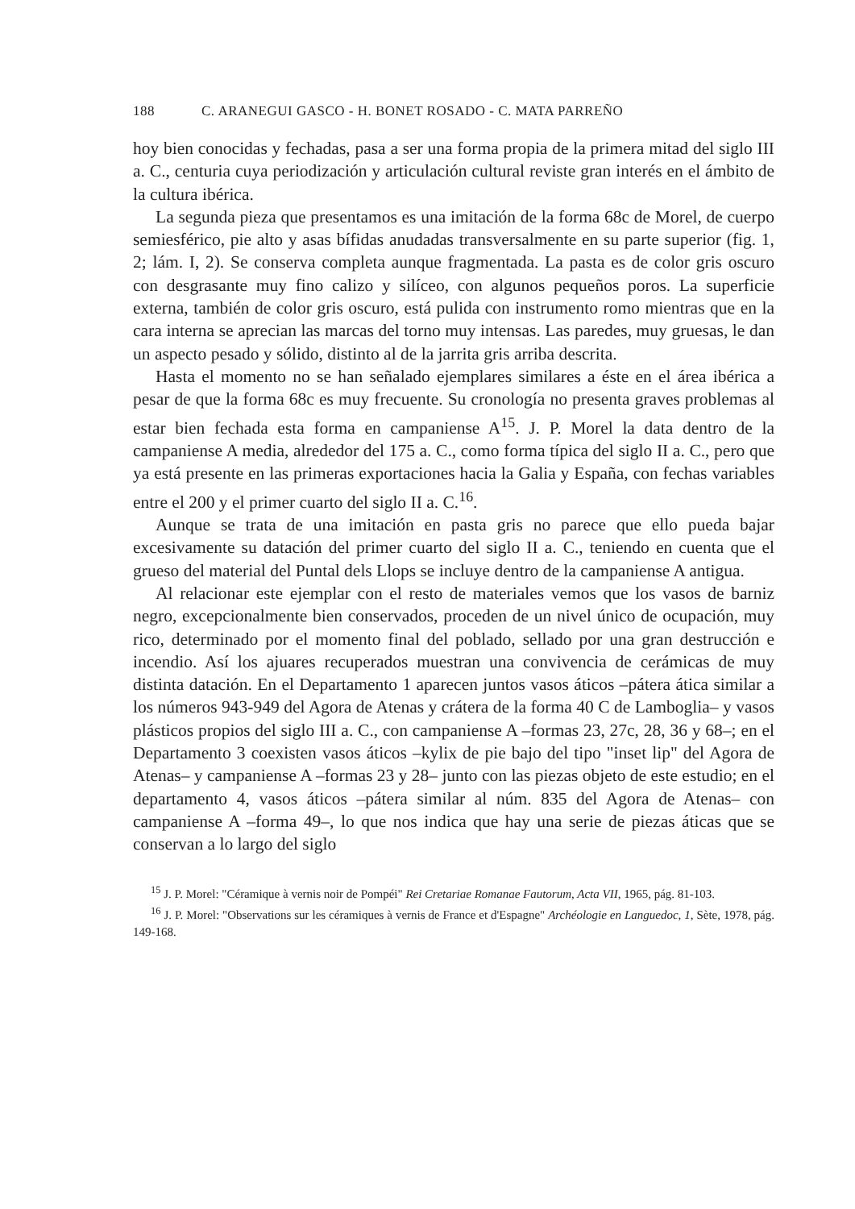188 C. ARANEGUI GASCO - H. BONET ROSADO - C. MATA PARREÑO
hoy bien conocidas y fechadas, pasa a ser una forma propia de la primera mitad del siglo III a. C., centuria cuya periodización y articulación cultural reviste gran interés en el ámbito de la cultura ibérica.
La segunda pieza que presentamos es una imitación de la forma 68c de Morel, de cuerpo semiesférico, pie alto y asas bífidas anudadas transversalmente en su parte superior (fig. 1, 2; lám. I, 2). Se conserva completa aunque fragmentada. La pasta es de color gris oscuro con desgrasante muy fino calizo y silíceo, con algunos pequeños poros. La superficie externa, también de color gris oscuro, está pulida con instrumento romo mientras que en la cara interna se aprecian las marcas del torno muy intensas. Las paredes, muy gruesas, le dan un aspecto pesado y sólido, distinto al de la jarrita gris arriba descrita.
Hasta el momento no se han señalado ejemplares similares a éste en el área ibérica a pesar de que la forma 68c es muy frecuente. Su cronología no presenta graves problemas al estar bien fechada esta forma en campaniense A<sup>15</sup>. J. P. Morel la data dentro de la campaniense A media, alrededor del 175 a. C., como forma típica del siglo II a. C., pero que ya está presente en las primeras exportaciones hacia la Galia y España, con fechas variables entre el 200 y el primer cuarto del siglo II a. C.<sup>16</sup>.
Aunque se trata de una imitación en pasta gris no parece que ello pueda bajar excesivamente su datación del primer cuarto del siglo II a. C., teniendo en cuenta que el grueso del material del Puntal dels Llops se incluye dentro de la campaniense A antigua.
Al relacionar este ejemplar con el resto de materiales vemos que los vasos de barniz negro, excepcionalmente bien conservados, proceden de un nivel único de ocupación, muy rico, determinado por el momento final del poblado, sellado por una gran destrucción e incendio. Así los ajuares recuperados muestran una convivencia de cerámicas de muy distinta datación. En el Departamento 1 aparecen juntos vasos áticos –pátera ática similar a los números 943-949 del Agora de Atenas y crátera de la forma 40 C de Lamboglia– y vasos plásticos propios del siglo III a. C., con campaniense A –formas 23, 27c, 28, 36 y 68–; en el Departamento 3 coexisten vasos áticos –kylix de pie bajo del tipo "inset lip" del Agora de Atenas– y campaniense A –formas 23 y 28– junto con las piezas objeto de este estudio; en el departamento 4, vasos áticos –pátera similar al núm. 835 del Agora de Atenas– con campaniense A –forma 49–, lo que nos indica que hay una serie de piezas áticas que se conservan a lo largo del siglo
<sup>15</sup> J. P. Morel: "Céramique à vernis noir de Pompéi" Rei Cretariae Romanae Fautorum, Acta VII, 1965, pág. 81-103.
<sup>16</sup> J. P. Morel: "Observations sur les céramiques à vernis de France et d'Espagne" Archéologie en Languedoc, 1, Sète, 1978, pág. 149-168.